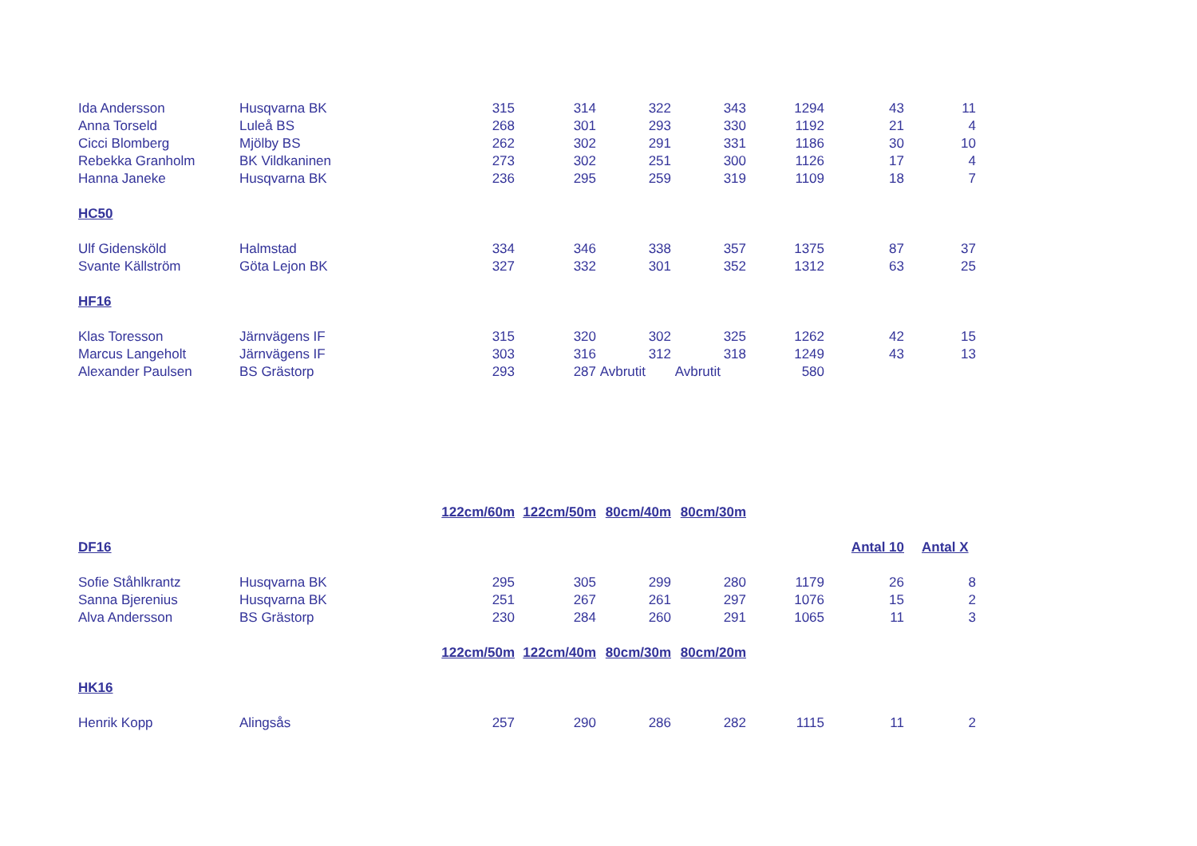| Ida Andersson | Husqvarna BK | 315 | 314 | 322 | 343 | 1294 | 43 | 11 |
| Anna Torseld | Luleå BS | 268 | 301 | 293 | 330 | 1192 | 21 | 4 |
| Cicci Blomberg | Mjölby BS | 262 | 302 | 291 | 331 | 1186 | 30 | 10 |
| Rebekka Granholm | BK Vildkaninen | 273 | 302 | 251 | 300 | 1126 | 17 | 4 |
| Hanna Janeke | Husqvarna BK | 236 | 295 | 259 | 319 | 1109 | 18 | 7 |
| HC50 | | | | | | | | |
| Ulf Gidensköld | Halmstad | 334 | 346 | 338 | 357 | 1375 | 87 | 37 |
| Svante Källström | Göta Lejon BK | 327 | 332 | 301 | 352 | 1312 | 63 | 25 |
| HF16 | | | | | | | | |
| Klas Toresson | Järnvägens IF | 315 | 320 | 302 | 325 | 1262 | 42 | 15 |
| Marcus Langeholt | Järnvägens IF | 303 | 316 | 312 | 318 | 1249 | 43 | 13 |
| Alexander Paulsen | BS Grästorp | 293 | 287 | Avbrutit | Avbrutit | 580 | | |
| | | 122cm/60m | 122cm/50m | 80cm/40m | 80cm/30m | | | |
| DF16 | | | | | | | Antal 10 | Antal X |
| Sofie Ståhlkrantz | Husqvarna BK | 295 | 305 | 299 | 280 | 1179 | 26 | 8 |
| Sanna Bjerenius | Husqvarna BK | 251 | 267 | 261 | 297 | 1076 | 15 | 2 |
| Alva Andersson | BS Grästorp | 230 | 284 | 260 | 291 | 1065 | 11 | 3 |
| | | 122cm/50m | 122cm/40m | 80cm/30m | 80cm/20m | | | |
| HK16 | | | | | | | | |
| Henrik Kopp | Alingsås | 257 | 290 | 286 | 282 | 1115 | 11 | 2 |